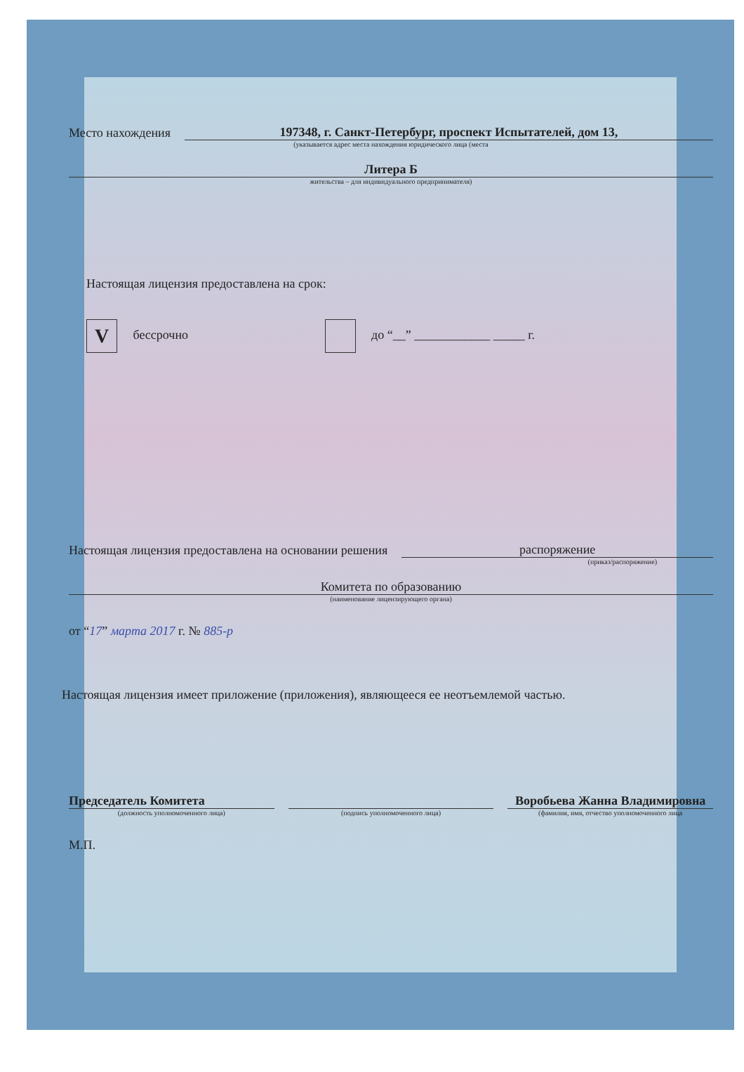Место нахождения 197348, г. Санкт-Петербург, проспект Испытателей, дом 13,
(указывается адрес места нахождения юридического лица (места
Литера Б
жительства – для индивидуального предпринимателя)
Настоящая лицензия предоставлена на срок:
V бессрочно до “__” ____________ _____ г.
Настоящая лицензия предоставлена на основании решения распоряжение
(приказ/распоряжение)
Комитета по образованию
(наименование лицензирующего органа)
от “17” марта 2017 г. № 885-р
Настоящая лицензия имеет приложение (приложения), являющееся ее неотъемлемой частью.
Председатель Комитета Воробьева Жанна Владимировна
(должность уполномоченного лица) (подпись уполномоченного лица) (фамилия, имя, отчество уполномоченного лица
М.П.